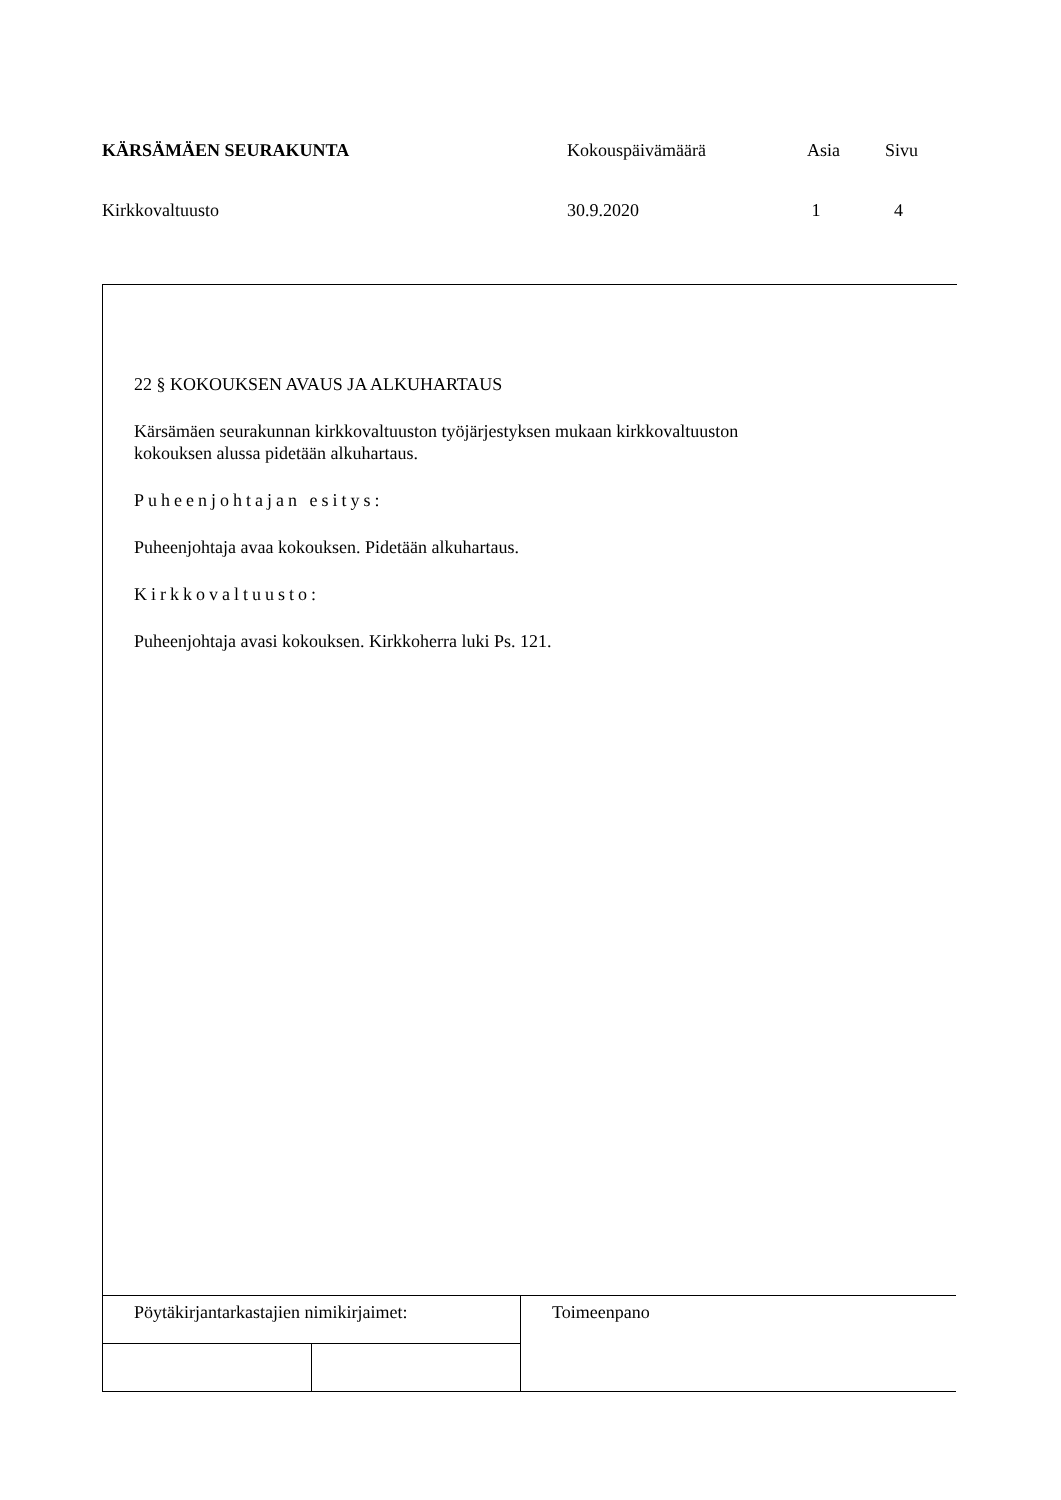KÄRSÄMÄEN SEURAKUNTA Kokouspäivämäärä Asia Sivu
Kirkkovaltuusto 30.9.2020 1 4
22 § KOKOUKSEN AVAUS JA ALKUHARTAUS
Kärsämäen seurakunnan kirkkovaltuuston työjärjestyksen mukaan kirkkovaltuuston
kokouksen alussa pidetään alkuhartaus.
Puheenjohtajan esitys:
Puheenjohtaja avaa kokouksen. Pidetään alkuhartaus.
Kirkkovaltuusto:
Puheenjohtaja avasi kokouksen. Kirkkoherra luki Ps. 121.
| Pöytäkirjantarkastajien nimikirjaimet: | | Toimeenpano |